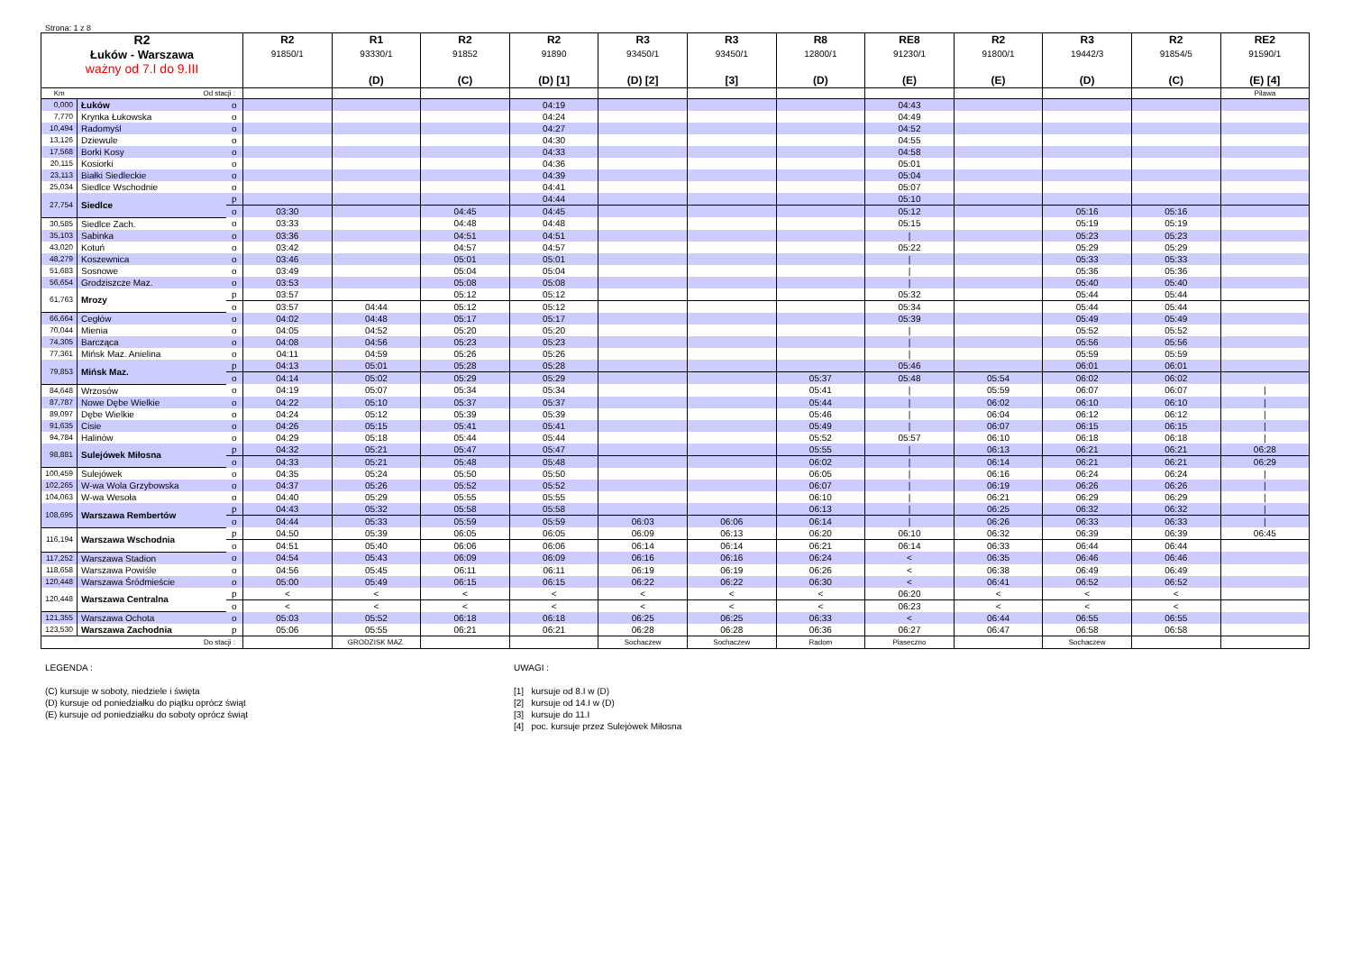Strona: 1 z 8
| R2 Łuków - Warszawa ważny od 7.I do 9.III | | | R2 91850/1 | R1 93330/1 (D) | R2 91852 (C) | R2 91890 (D) [1] | R3 93450/1 (D) [2] | R3 93450/1 [3] | R8 12800/1 (D) | RE8 91230/1 (E) | R2 91800/1 (E) | R3 19442/3 (D) | R2 91854/5 (C) | RE2 91590/1 (E) [4] |
| Km | Od stacji : | | | | | | | | | | | | | Pilawa |
| 0,000 | Łuków | o | | | | 04:19 | | | | 04:43 | | | | |
| 7,770 | Krynka Łukowska | o | | | | 04:24 | | | | 04:49 | | | | |
| 10,494 | Radomyśl | o | | | | 04:27 | | | | 04:52 | | | | |
| 13,126 | Dziewule | o | | | | 04:30 | | | | 04:55 | | | | |
| 17,568 | Borki Kosy | o | | | | 04:33 | | | | 04:58 | | | | |
| 20,115 | Kosiorki | o | | | | 04:36 | | | | 05:01 | | | | |
| 23,113 | Białki Siedleckie | o | | | | 04:39 | | | | 05:04 | | | | |
| 25,034 | Siedlce Wschodnie | o | | | | 04:41 | | | | 05:07 | | | | |
| 27,754 | Siedlce | p | | | | 04:44 | | | | 05:10 | | | | |
| | | o | 03:30 | | 04:45 | 04:45 | | | | 05:12 | | 05:16 | 05:16 | |
| 30,585 | Siedlce Zach. | o | 03:33 | | 04:48 | 04:48 | | | | 05:15 | | 05:19 | 05:19 | |
| 35,103 | Sabinka | o | 03:36 | | 04:51 | 04:51 | | | | / | | 05:23 | 05:23 | |
| 43,020 | Kotuń | o | 03:42 | | 04:57 | 04:57 | | | | 05:22 | | 05:29 | 05:29 | |
| 48,279 | Koszewnica | o | 03:46 | | 05:01 | 05:01 | | | | / | | 05:33 | 05:33 | |
| 51,683 | Sosnowe | o | 03:49 | | 05:04 | 05:04 | | | | / | | 05:36 | 05:36 | |
| 56,654 | Grodziszcze Maz. | o | 03:53 | | 05:08 | 05:08 | | | | / | | 05:40 | 05:40 | |
| 61,763 | Mrozy | p | 03:57 | | 05:12 | 05:12 | | | | 05:32 | | 05:44 | 05:44 | |
| | | o | 03:57 | 04:44 | 05:12 | 05:12 | | | | 05:34 | | 05:44 | 05:44 | |
| 66,664 | Cegłów | o | 04:02 | 04:48 | 05:17 | 05:17 | | | | 05:39 | | 05:49 | 05:49 | |
| 70,044 | Mienia | o | 04:05 | 04:52 | 05:20 | 05:20 | | | | / | | 05:52 | 05:52 | |
| 74,305 | Barcząca | o | 04:08 | 04:56 | 05:23 | 05:23 | | | | / | | 05:56 | 05:56 | |
| 77,361 | Mińsk Maz. Anielina | o | 04:11 | 04:59 | 05:26 | 05:26 | | | | / | | 05:59 | 05:59 | |
| 79,853 | Mińsk Maz. | p | 04:13 | 05:01 | 05:28 | 05:28 | | | | 05:46 | | 06:01 | 06:01 | |
| | | o | 04:14 | 05:02 | 05:29 | 05:29 | | | 05:37 | 05:48 | 05:54 | 06:02 | 06:02 | |
| 84,648 | Wrzosów | o | 04:19 | 05:07 | 05:34 | 05:34 | | | 05:41 | / | 05:59 | 06:07 | 06:07 | / |
| 87,787 | Nowe Dębe Wielkie | o | 04:22 | 05:10 | 05:37 | 05:37 | | | 05:44 | / | 06:02 | 06:10 | 06:10 | / |
| 89,097 | Dębe Wielkie | o | 04:24 | 05:12 | 05:39 | 05:39 | | | 05:46 | / | 06:04 | 06:12 | 06:12 | / |
| 91,635 | Cisie | o | 04:26 | 05:15 | 05:41 | 05:41 | | | 05:49 | / | 06:07 | 06:15 | 06:15 | / |
| 94,784 | Halinów | o | 04:29 | 05:18 | 05:44 | 05:44 | | | 05:52 | 05:57 | 06:10 | 06:18 | 06:18 | / |
| 98,881 | Sulejówek Miłosna | p | 04:32 | 05:21 | 05:47 | 05:47 | | | 05:55 | / | 06:13 | 06:21 | 06:21 | 06:28 |
| | | o | 04:33 | 05:21 | 05:48 | 05:48 | | | 06:02 | / | 06:14 | 06:21 | 06:21 | 06:29 |
| 100,459 | Sulejówek | o | 04:35 | 05:24 | 05:50 | 05:50 | | | 06:05 | / | 06:16 | 06:24 | 06:24 | / |
| 102,265 | W-wa Wola Grzybowska | o | 04:37 | 05:26 | 05:52 | 05:52 | | | 06:07 | / | 06:19 | 06:26 | 06:26 | / |
| 104,063 | W-wa Wesoła | o | 04:40 | 05:29 | 05:55 | 05:55 | | | 06:10 | / | 06:21 | 06:29 | 06:29 | / |
| 108,695 | Warszawa Rembertów | p | 04:43 | 05:32 | 05:58 | 05:58 | | | 06:13 | / | 06:25 | 06:32 | 06:32 | / |
| | | o | 04:44 | 05:33 | 05:59 | 05:59 | 06:03 | 06:06 | 06:14 | / | 06:26 | 06:33 | 06:33 | / |
| 116,194 | Warszawa Wschodnia | p | 04:50 | 05:39 | 06:05 | 06:05 | 06:09 | 06:13 | 06:20 | 06:10 | 06:32 | 06:39 | 06:39 | 06:45 |
| | | o | 04:51 | 05:40 | 06:06 | 06:06 | 06:14 | 06:14 | 06:21 | 06:14 | 06:33 | 06:44 | 06:44 | |
| 117,252 | Warszawa Stadion | o | 04:54 | 05:43 | 06:09 | 06:09 | 06:16 | 06:16 | 06:24 | < | 06:35 | 06:46 | 06:46 | |
| 118,658 | Warszawa Powiśle | o | 04:56 | 05:45 | 06:11 | 06:11 | 06:19 | 06:19 | 06:26 | < | 06:38 | 06:49 | 06:49 | |
| 120,448 | Warszawa Śródmieście | o | 05:00 | 05:49 | 06:15 | 06:15 | 06:22 | 06:22 | 06:30 | < | 06:41 | 06:52 | 06:52 | |
| 120,448 | Warszawa Centralna | p | < | < | < | < | < | < | < | 06:20 | < | < | < | |
| | | o | < | < | < | < | < | < | < | 06:23 | < | < | < | |
| 121,355 | Warszawa Ochota | o | 05:03 | 05:52 | 06:18 | 06:18 | 06:25 | 06:25 | 06:33 | < | 06:44 | 06:55 | 06:55 | |
| 123,530 | Warszawa Zachodnia | p | 05:06 | 05:55 | 06:21 | 06:21 | 06:28 | 06:28 | 06:36 | 06:27 | 06:47 | 06:58 | 06:58 | |
| Do stacji : | | | | GRODZISK MAZ. | | | Sochaczew | Sochaczew | Radom | Piaseczno | | Sochaczew | | |
LEGENDA :
(C) kursuje w soboty, niedziele i święta
(D) kursuje od poniedziałku do piątku oprócz świąt
(E) kursuje od poniedziałku do soboty oprócz świąt
UWAGI :
[1] kursuje od 8.I w (D)
[2] kursuje od 14.I w (D)
[3] kursuje do 11.I
[4] poc. kursuje przez Sulejówek Miłosna